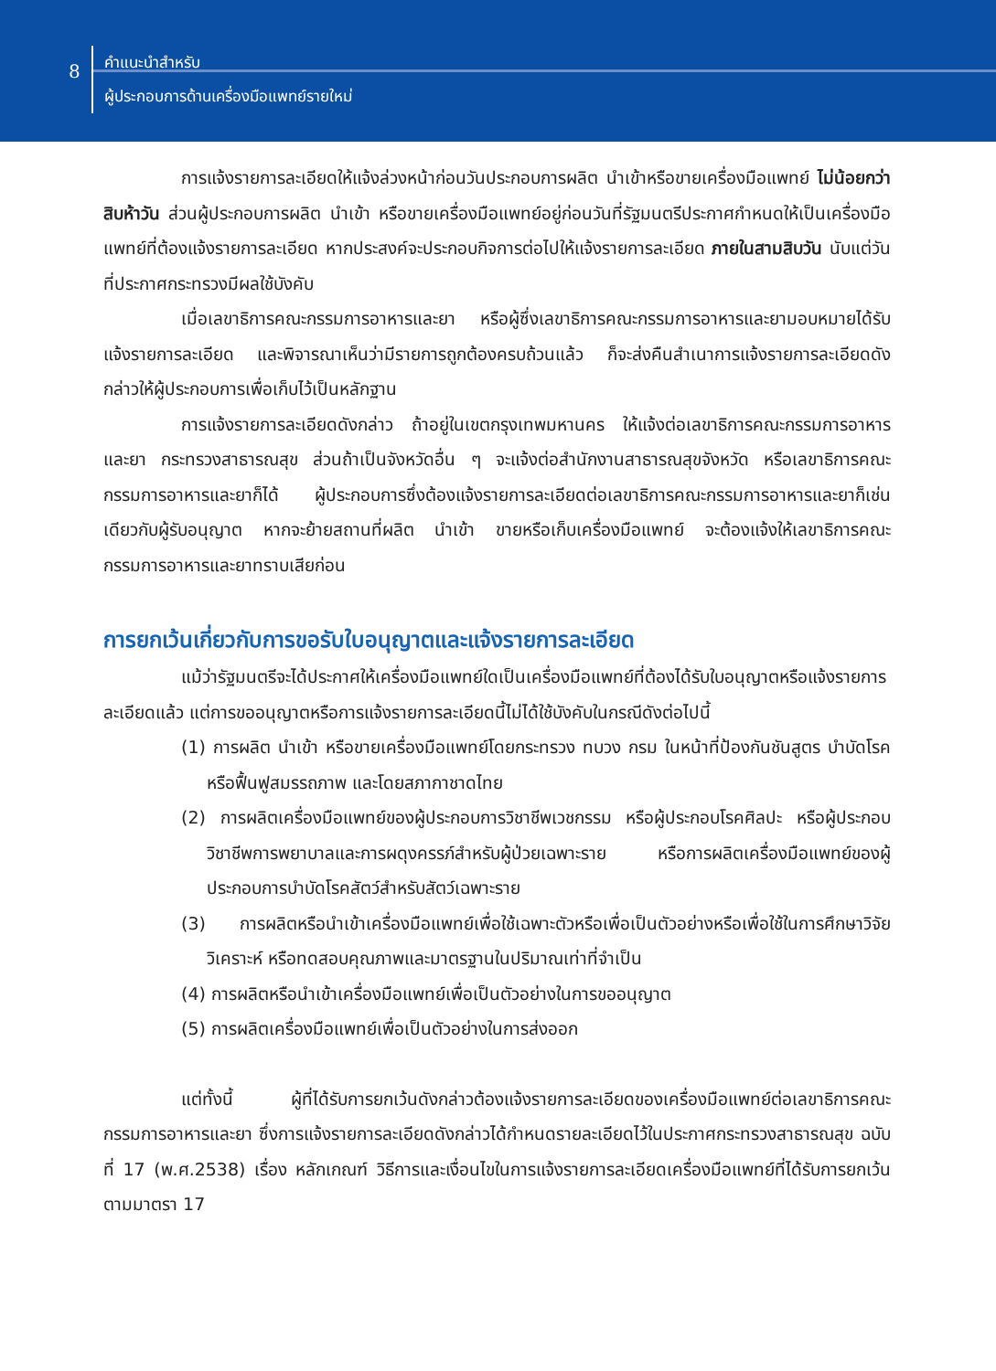8
คำแนะนำสำหรับ
ผู้ประกอบการด้านเครื่องมือแพทย์รายใหม่
การแจ้งรายการละเอียดให้แจ้งล่วงหน้าก่อนวันประกอบการผลิต นำเข้าหรือขายเครื่องมือแพทย์ ไม่น้อยกว่าสิบห้าวัน ส่วนผู้ประกอบการผลิต นำเข้า หรือขายเครื่องมือแพทย์อยู่ก่อนวันที่รัฐมนตรีประกาศกำหนดให้เป็นเครื่องมือแพทย์ที่ต้องแจ้งรายการละเอียด หากประสงค์จะประกอบกิจการต่อไปให้แจ้งรายการละเอียด ภายในสามสิบวัน นับแต่วันที่ประกาศกระทรวงมีผลใช้บังคับ
เมื่อเลขาธิการคณะกรรมการอาหารและยา หรือผู้ซึ่งเลขาธิการคณะกรรมการอาหารและยามอบหมายได้รับแจ้งรายการละเอียด และพิจารณาเห็นว่ามีรายการถูกต้องครบถ้วนแล้ว ก็จะส่งคืนสำเนาการแจ้งรายการละเอียดดังกล่าวให้ผู้ประกอบการเพื่อเก็บไว้เป็นหลักฐาน
การแจ้งรายการละเอียดดังกล่าว ถ้าอยู่ในเขตกรุงเทพมหานคร ให้แจ้งต่อเลขาธิการคณะกรรมการอาหารและยา กระทรวงสาธารณสุข ส่วนถ้าเป็นจังหวัดอื่น ๆ จะแจ้งต่อสำนักงานสาธารณสุขจังหวัด หรือเลขาธิการคณะกรรมการอาหารและยาก็ได้ ผู้ประกอบการซึ่งต้องแจ้งรายการละเอียดต่อเลขาธิการคณะกรรมการอาหารและยาก็เช่นเดียวกับผู้รับอนุญาต หากจะย้ายสถานที่ผลิต นำเข้า ขายหรือเก็บเครื่องมือแพทย์ จะต้องแจ้งให้เลขาธิการคณะกรรมการอาหารและยาทราบเสียก่อน
การยกเว้นเกี่ยวกับการขอรับใบอนุญาตและแจ้งรายการละเอียด
แม้ว่ารัฐมนตรีจะได้ประกาศให้เครื่องมือแพทย์ใดเป็นเครื่องมือแพทย์ที่ต้องได้รับใบอนุญาตหรือแจ้งรายการละเอียดแล้ว แต่การขออนุญาตหรือการแจ้งรายการละเอียดนี้ไม่ได้ใช้บังคับในกรณีดังต่อไปนี้
(1) การผลิต นำเข้า หรือขายเครื่องมือแพทย์โดยกระทรวง ทบวง กรม ในหน้าที่ป้องกันชันสูตร บำบัดโรค หรือฟื้นฟูสมรรถภาพ และโดยสภากาชาดไทย
(2) การผลิตเครื่องมือแพทย์ของผู้ประกอบการวิชาชีพเวชกรรม หรือผู้ประกอบโรคศิลปะ หรือผู้ประกอบวิชาชีพการพยาบาลและการผดุงครรภ์สำหรับผู้ป่วยเฉพาะราย หรือการผลิตเครื่องมือแพทย์ของผู้ประกอบการบำบัดโรคสัตว์สำหรับสัตว์เฉพาะราย
(3) การผลิตหรือนำเข้าเครื่องมือแพทย์เพื่อใช้เฉพาะตัวหรือเพื่อเป็นตัวอย่างหรือเพื่อใช้ในการศึกษาวิจัย วิเคราะห์ หรือทดสอบคุณภาพและมาตรฐานในปริมาณเท่าที่จำเป็น
(4) การผลิตหรือนำเข้าเครื่องมือแพทย์เพื่อเป็นตัวอย่างในการขออนุญาต
(5) การผลิตเครื่องมือแพทย์เพื่อเป็นตัวอย่างในการส่งออก
แต่ทั้งนี้ ผู้ที่ได้รับการยกเว้นดังกล่าวต้องแจ้งรายการละเอียดของเครื่องมือแพทย์ต่อเลขาธิการคณะกรรมการอาหารและยา ซึ่งการแจ้งรายการละเอียดดังกล่าวได้กำหนดรายละเอียดไว้ในประกาศกระทรวงสาธารณสุข ฉบับที่ 17 (พ.ศ.2538) เรื่อง หลักเกณฑ์ วิธีการและเงื่อนไขในการแจ้งรายการละเอียดเครื่องมือแพทย์ที่ได้รับการยกเว้นตามมาตรา 17